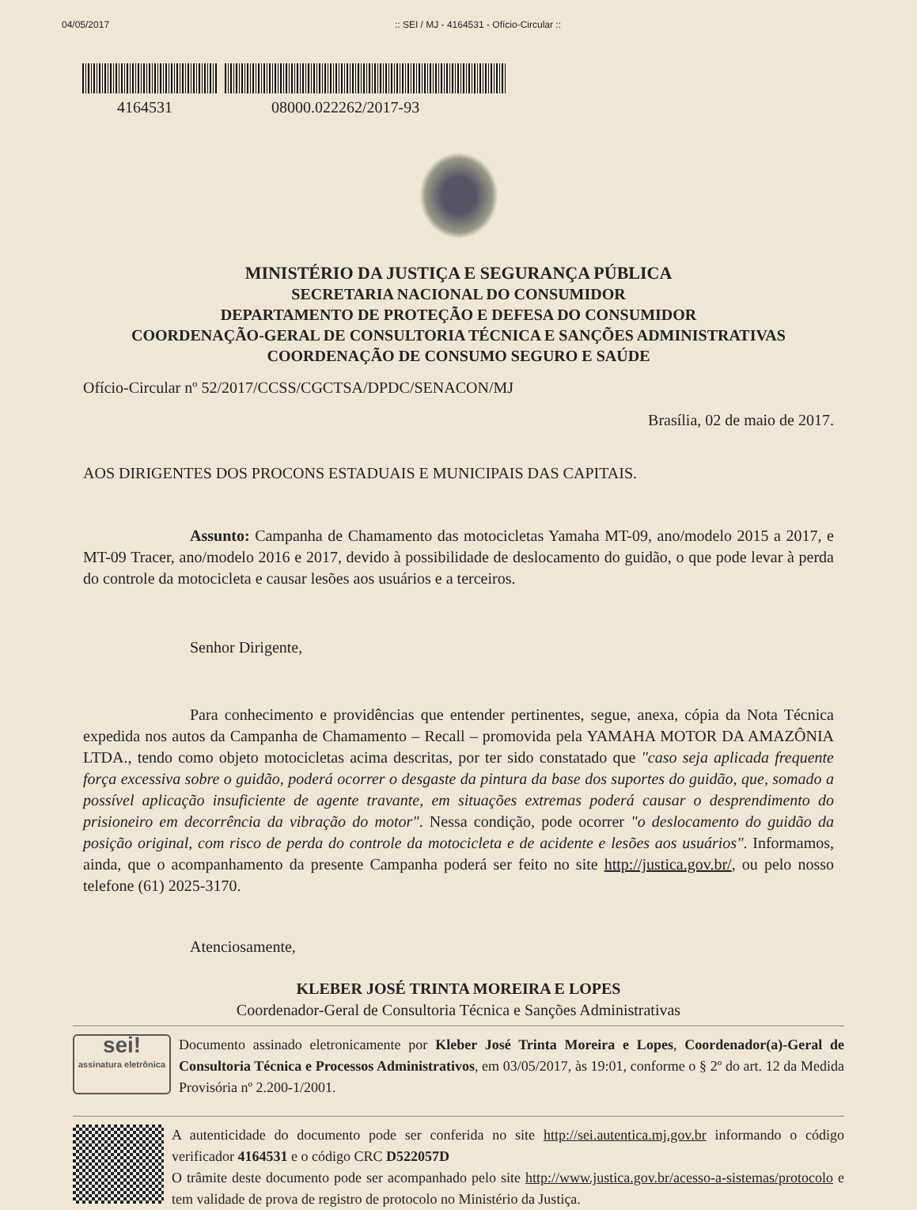04/05/2017:: SEI / MJ - 4164531 - Ofício-Circular ::
4164531 08000.022262/2017-93
MINISTÉRIO DA JUSTIÇA E SEGURANÇA PÚBLICA
SECRETARIA NACIONAL DO CONSUMIDOR
DEPARTAMENTO DE PROTEÇÃO E DEFESA DO CONSUMIDOR
COORDENAÇÃO-GERAL DE CONSULTORIA TÉCNICA E SANÇÕES ADMINISTRATIVAS
COORDENAÇÃO DE CONSUMO SEGURO E SAÚDE
Ofício-Circular nº 52/2017/CCSS/CGCTSA/DPDC/SENACON/MJ
Brasília, 02 de maio de 2017.
AOS DIRIGENTES DOS PROCONS ESTADUAIS E MUNICIPAIS DAS CAPITAIS.
Assunto: Campanha de Chamamento das motocicletas Yamaha MT-09, ano/modelo 2015 a 2017, e MT-09 Tracer, ano/modelo 2016 e 2017, devido à possibilidade de deslocamento do guidão, o que pode levar à perda do controle da motocicleta e causar lesões aos usuários e a terceiros.
Senhor Dirigente,
Para conhecimento e providências que entender pertinentes, segue, anexa, cópia da Nota Técnica expedida nos autos da Campanha de Chamamento – Recall – promovida pela YAMAHA MOTOR DA AMAZÔNIA LTDA., tendo como objeto motocicletas acima descritas, por ter sido constatado que "caso seja aplicada frequente força excessiva sobre o guidão, poderá ocorrer o desgaste da pintura da base dos suportes do guidão, que, somado a possível aplicação insuficiente de agente travante, em situações extremas poderá causar o desprendimento do prisioneiro em decorrência da vibração do motor". Nessa condição, pode ocorrer "o deslocamento do guidão da posição original, com risco de perda do controle da motocicleta e de acidente e lesões aos usuários". Informamos, ainda, que o acompanhamento da presente Campanha poderá ser feito no site http://justica.gov.br/, ou pelo nosso telefone (61) 2025-3170.
Atenciosamente,
KLEBER JOSÉ TRINTA MOREIRA E LOPES
Coordenador-Geral de Consultoria Técnica e Sanções Administrativas
sei!
assinatura eletrônica
Documento assinado eletronicamente por Kleber José Trinta Moreira e Lopes, Coordenador(a)-Geral de Consultoria Técnica e Processos Administrativos, em 03/05/2017, às 19:01, conforme o § 2º do art. 12 da Medida Provisória nº 2.200-1/2001.
A autenticidade do documento pode ser conferida no site http://sei.autentica.mj.gov.br informando o código verificador 4164531 e o código CRC D522057D
O trâmite deste documento pode ser acompanhado pelo site http://www.justica.gov.br/acesso-a-sistemas/protocolo e tem validade de prova de registro de protocolo no Ministério da Justiça.